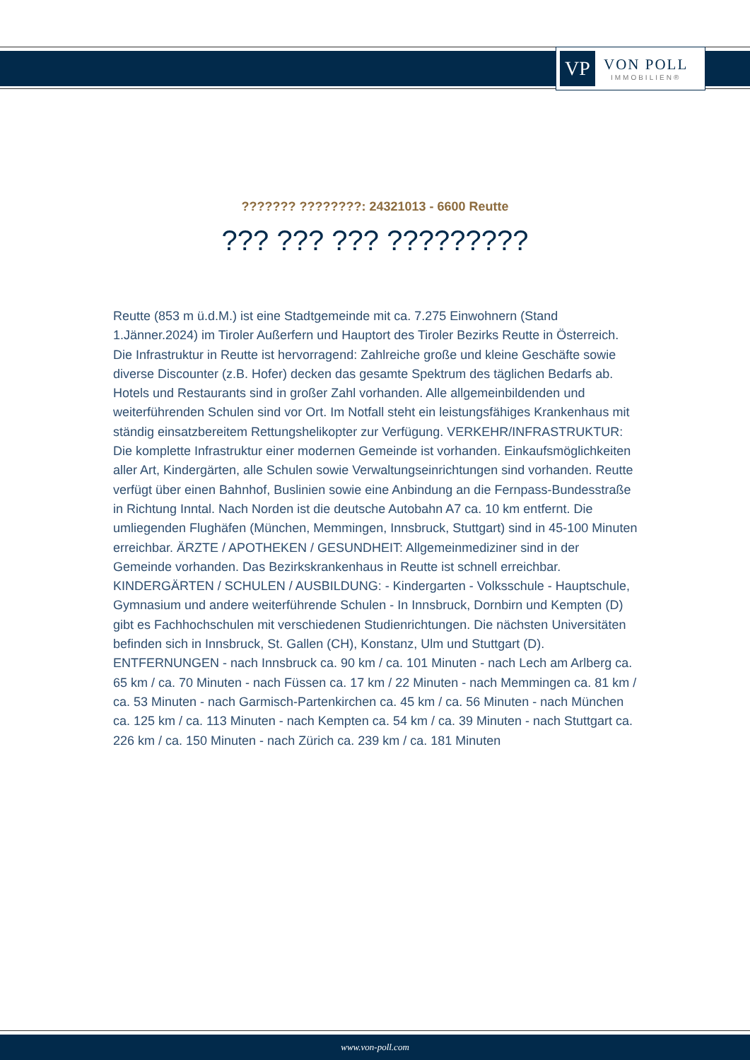VP
VON POLL
IMMOBILIEN®
??????? ????????: 24321013 - 6600 Reutte
??? ??? ??? ?????????
Reutte (853 m ü.d.M.) ist eine Stadtgemeinde mit ca. 7.275 Einwohnern (Stand 1.Jänner.2024) im Tiroler Außerfern und Hauptort des Tiroler Bezirks Reutte in Österreich. Die Infrastruktur in Reutte ist hervorragend: Zahlreiche große und kleine Geschäfte sowie diverse Discounter (z.B. Hofer) decken das gesamte Spektrum des täglichen Bedarfs ab. Hotels und Restaurants sind in großer Zahl vorhanden. Alle allgemeinbildenden und weiterführenden Schulen sind vor Ort. Im Notfall steht ein leistungsfähiges Krankenhaus mit ständig einsatzbereitem Rettungshelikopter zur Verfügung. VERKEHR/INFRASTRUKTUR: Die komplette Infrastruktur einer modernen Gemeinde ist vorhanden. Einkaufsmöglichkeiten aller Art, Kindergärten, alle Schulen sowie Verwaltungseinrichtungen sind vorhanden. Reutte verfügt über einen Bahnhof, Buslinien sowie eine Anbindung an die Fernpass-Bundesstraße in Richtung Inntal. Nach Norden ist die deutsche Autobahn A7 ca. 10 km entfernt. Die umliegenden Flughäfen (München, Memmingen, Innsbruck, Stuttgart) sind in 45-100 Minuten erreichbar. ÄRZTE / APOTHEKEN / GESUNDHEIT: Allgemeinmediziner sind in der Gemeinde vorhanden. Das Bezirkskrankenhaus in Reutte ist schnell erreichbar. KINDERGÄRTEN / SCHULEN / AUSBILDUNG: - Kindergarten - Volksschule - Hauptschule, Gymnasium und andere weiterführende Schulen - In Innsbruck, Dornbirn und Kempten (D) gibt es Fachhochschulen mit verschiedenen Studienrichtungen. Die nächsten Universitäten befinden sich in Innsbruck, St. Gallen (CH), Konstanz, Ulm und Stuttgart (D). ENTFERNUNGEN - nach Innsbruck ca. 90 km / ca. 101 Minuten - nach Lech am Arlberg ca. 65 km / ca. 70 Minuten - nach Füssen ca. 17 km / 22 Minuten - nach Memmingen ca. 81 km / ca. 53 Minuten - nach Garmisch-Partenkirchen ca. 45 km / ca. 56 Minuten - nach München ca. 125 km / ca. 113 Minuten - nach Kempten ca. 54 km / ca. 39 Minuten - nach Stuttgart ca. 226 km / ca. 150 Minuten - nach Zürich ca. 239 km / ca. 181 Minuten
www.von-poll.com